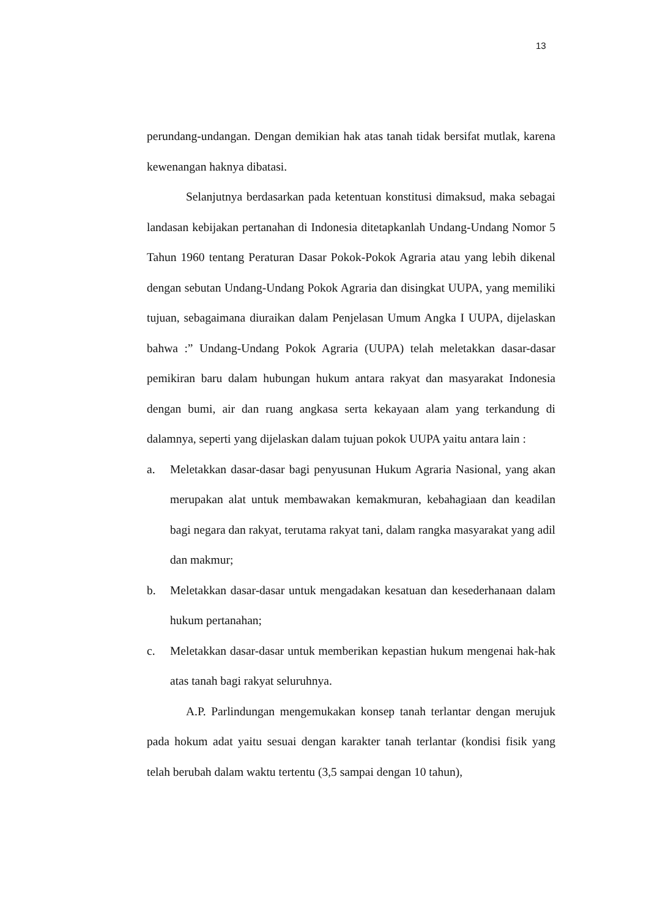13
perundang-undangan. Dengan demikian hak atas tanah tidak bersifat mutlak, karena kewenangan haknya dibatasi.
Selanjutnya berdasarkan pada ketentuan konstitusi dimaksud, maka sebagai landasan kebijakan pertanahan di Indonesia ditetapkanlah Undang-Undang Nomor 5 Tahun 1960 tentang Peraturan Dasar Pokok-Pokok Agraria atau yang lebih dikenal dengan sebutan Undang-Undang Pokok Agraria dan disingkat UUPA, yang memiliki tujuan, sebagaimana diuraikan dalam Penjelasan Umum Angka I UUPA, dijelaskan bahwa :” Undang-Undang Pokok Agraria (UUPA) telah meletakkan dasar-dasar pemikiran baru dalam hubungan hukum antara rakyat dan masyarakat Indonesia dengan bumi, air dan ruang angkasa serta kekayaan alam yang terkandung di dalamnya, seperti yang dijelaskan dalam tujuan pokok UUPA yaitu antara lain :
a. Meletakkan dasar-dasar bagi penyusunan Hukum Agraria Nasional, yang akan merupakan alat untuk membawakan kemakmuran, kebahagiaan dan keadilan bagi negara dan rakyat, terutama rakyat tani, dalam rangka masyarakat yang adil dan makmur;
b. Meletakkan dasar-dasar untuk mengadakan kesatuan dan kesederhanaan dalam hukum pertanahan;
c. Meletakkan dasar-dasar untuk memberikan kepastian hukum mengenai hak-hak atas tanah bagi rakyat seluruhnya.
A.P. Parlindungan mengemukakan konsep tanah terlantar dengan merujuk pada hokum adat yaitu sesuai dengan karakter tanah terlantar (kondisi fisik yang telah berubah dalam waktu tertentu (3,5 sampai dengan 10 tahun),